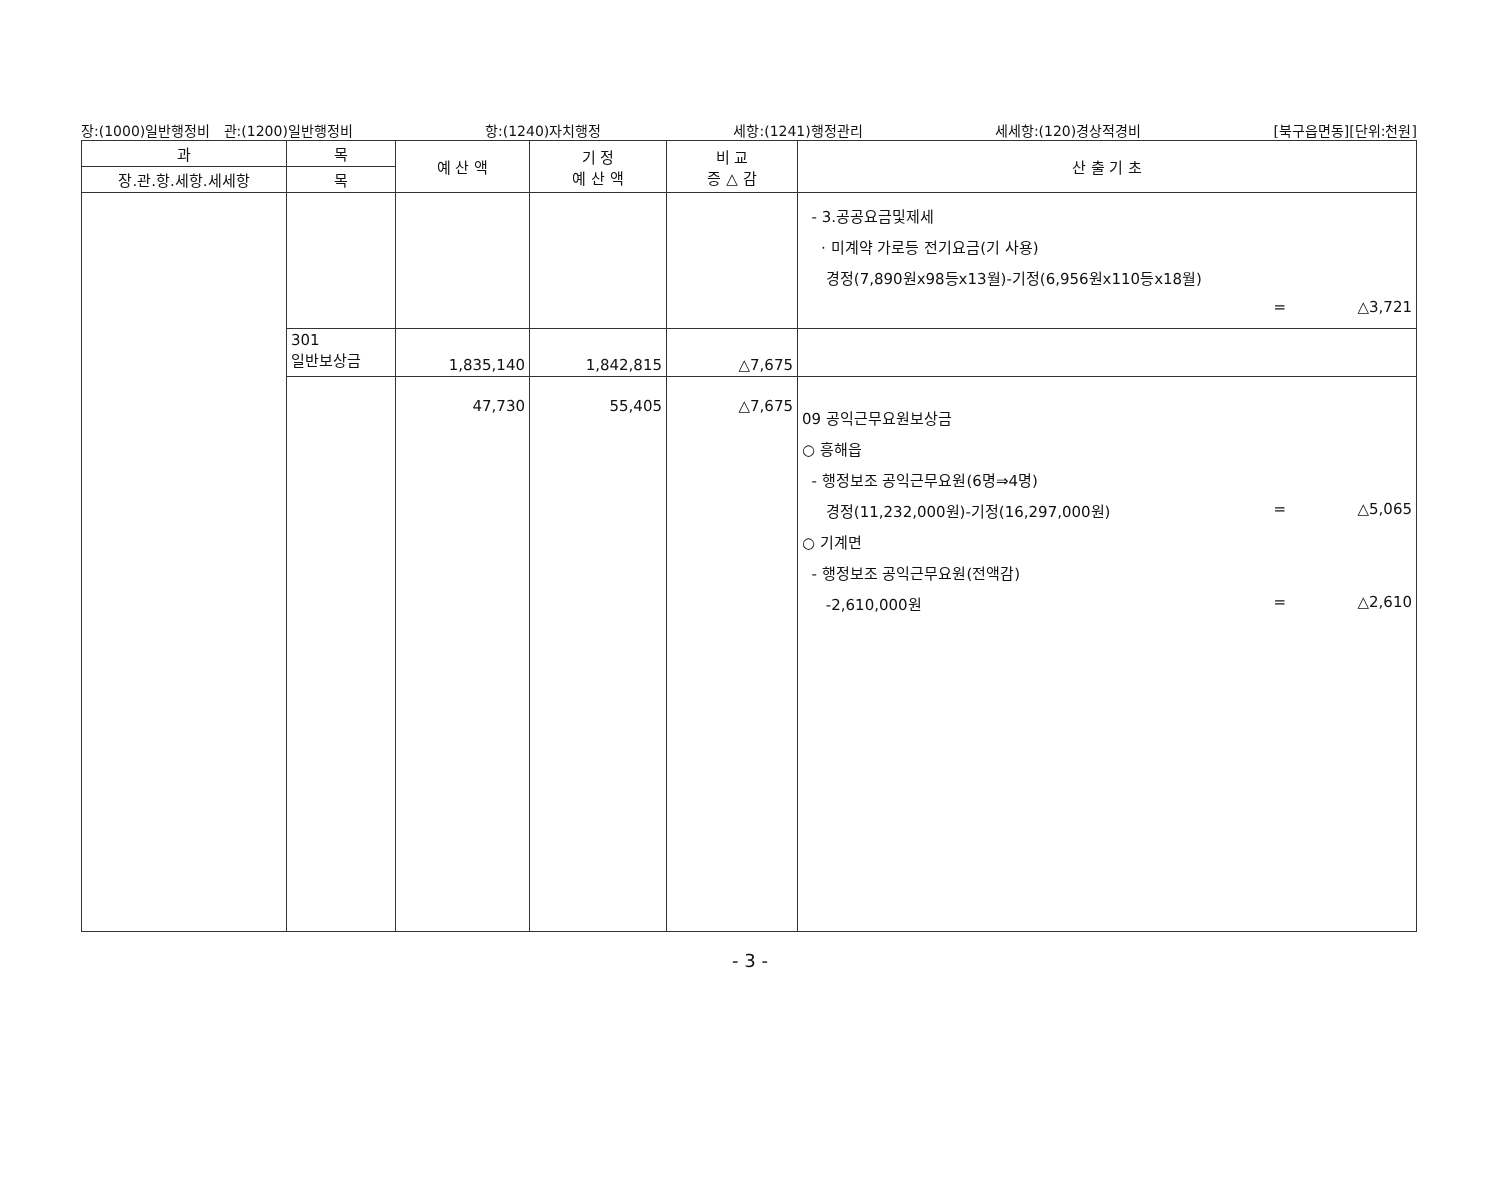장:(1000)일반행정비 관:(1200)일반행정비 항:(1240)자치행정 세항:(1241)행정관리 세세항:(120)경상적경비 [북구읍면동][단위:천원]
| 과 | 목 | 예 산 액 | 기 정 예 산 액 | 비 교 증 △ 감 | 산 출 기 초 |
| --- | --- | --- | --- | --- | --- |
| 장.관.항.세항.세세항 | 목 | | | | |
| | | | | | - 3.공공요금및제세 · 미계약 가로등 전기요금(기 사용) 경정(7,890원x98등x13월)-기정(6,956원x110등x18월) = △3,721 |
| | 301 일반보상금 | 1,835,140 | 1,842,815 | △7,675 | |
| | | 47,730 | 55,405 | △7,675 | 09 공익근무요원보상금 ○ 흥해읍 - 행정보조 공익근무요원(6명⇒4명) 경정(11,232,000원)-기정(16,297,000원) = △5,065 ○ 기계면 - 행정보조 공익근무요원(전액감) -2,610,000원 = △2,610 |
- 3 -